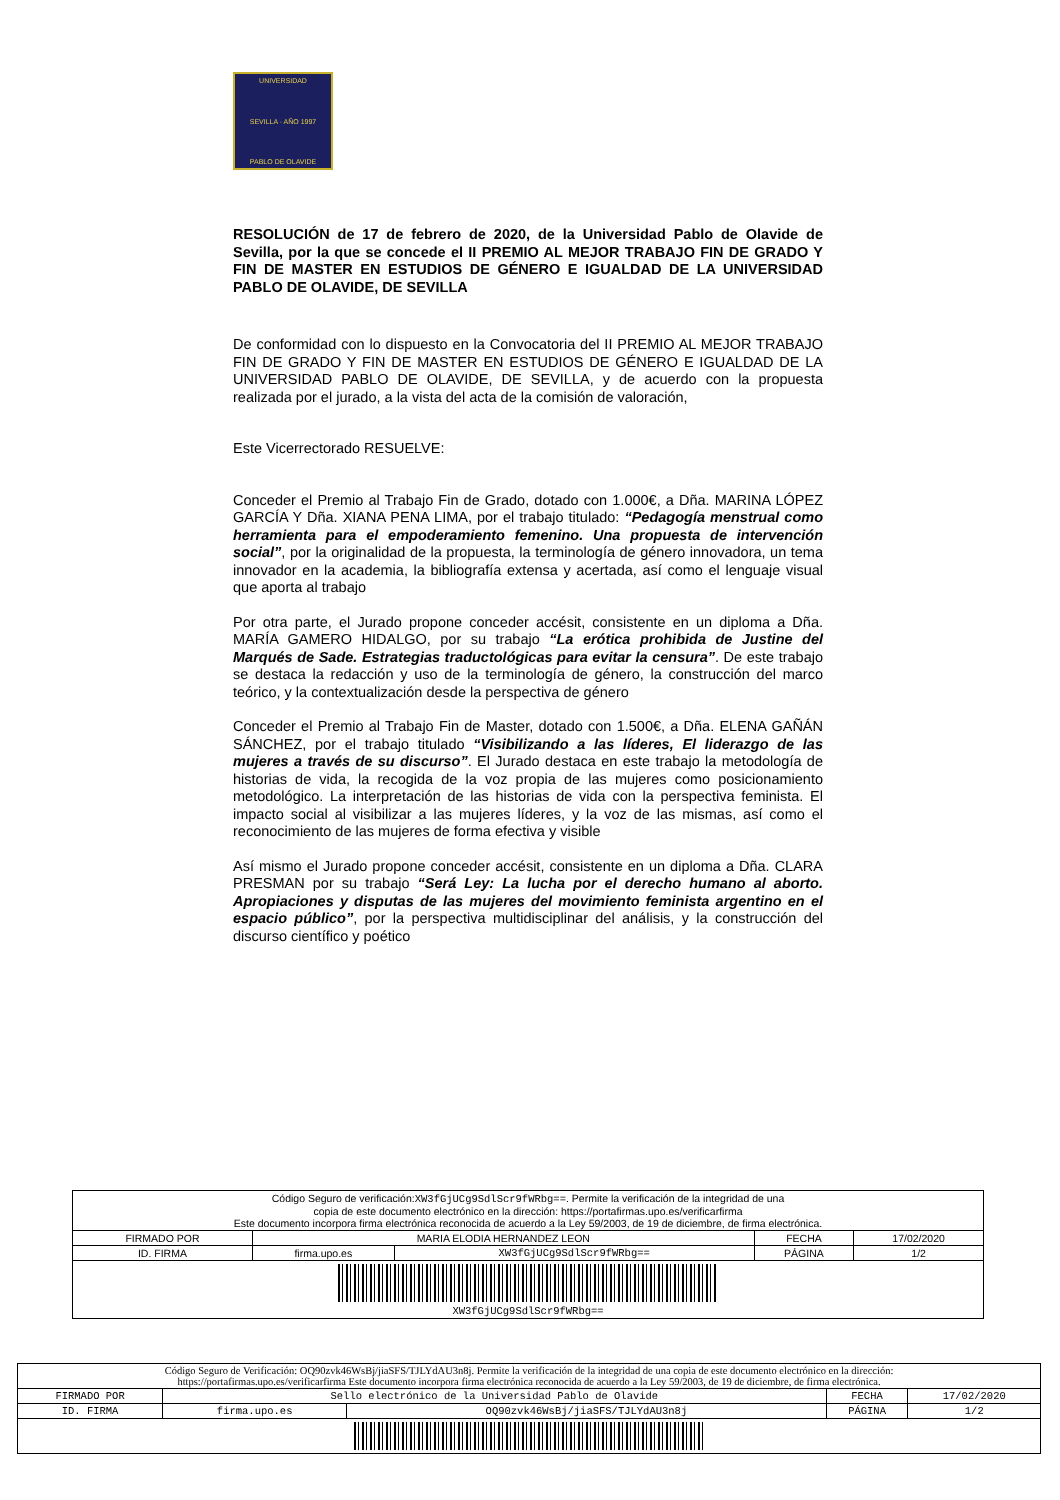UNIVERSIDAD
SEVILLA · AÑO 1997
PABLO DE OLAVIDE
RESOLUCIÓN de 17 de febrero de 2020, de la Universidad Pablo de Olavide de Sevilla, por la que se concede el II PREMIO AL MEJOR TRABAJO FIN DE GRADO Y FIN DE MASTER EN ESTUDIOS DE GÉNERO E IGUALDAD DE LA UNIVERSIDAD PABLO DE OLAVIDE, DE SEVILLA
De conformidad con lo dispuesto en la Convocatoria del II PREMIO AL MEJOR TRABAJO FIN DE GRADO Y FIN DE MASTER EN ESTUDIOS DE GÉNERO E IGUALDAD DE LA UNIVERSIDAD PABLO DE OLAVIDE, DE SEVILLA, y de acuerdo con la propuesta realizada por el jurado, a la vista del acta de la comisión de valoración,
Este Vicerrectorado RESUELVE:
Conceder el Premio al Trabajo Fin de Grado, dotado con 1.000€, a Dña. MARINA LÓPEZ GARCÍA Y Dña. XIANA PENA LIMA, por el trabajo titulado: “Pedagogía menstrual como herramienta para el empoderamiento femenino. Una propuesta de intervención social”, por la originalidad de la propuesta, la terminología de género innovadora, un tema innovador en la academia, la bibliografía extensa y acertada, así como el lenguaje visual que aporta al trabajo
Por otra parte, el Jurado propone conceder accésit, consistente en un diploma a Dña. MARÍA GAMERO HIDALGO, por su trabajo “La erótica prohibida de Justine del Marqués de Sade. Estrategias traductológicas para evitar la censura”. De este trabajo se destaca la redacción y uso de la terminología de género, la construcción del marco teórico, y la contextualización desde la perspectiva de género
Conceder el Premio al Trabajo Fin de Master, dotado con 1.500€, a Dña. ELENA GAÑÁN SÁNCHEZ, por el trabajo titulado “Visibilizando a las líderes, El liderazgo de las mujeres a través de su discurso”. El Jurado destaca en este trabajo la metodología de historias de vida, la recogida de la voz propia de las mujeres como posicionamiento metodológico. La interpretación de las historias de vida con la perspectiva feminista. El impacto social al visibilizar a las mujeres líderes, y la voz de las mismas, así como el reconocimiento de las mujeres de forma efectiva y visible
Así mismo el Jurado propone conceder accésit, consistente en un diploma a Dña. CLARA PRESMAN por su trabajo “Será Ley: La lucha por el derecho humano al aborto. Apropiaciones y disputas de las mujeres del movimiento feminista argentino en el espacio público”, por la perspectiva multidisciplinar del análisis, y la construcción del discurso científico y poético
| Código Seguro de verificación: XW3fGjUCg9SdlScr9fWRbg== . Permite la verificación de la integridad de una copia de este documento electrónico en la dirección: https://portafirmas.upo.es/verificarfirma Este documento incorpora firma electrónica reconocida de acuerdo a la Ley 59/2003, de 19 de diciembre, de firma electrónica. | | | | |
| FIRMADO POR | MARIA ELODIA HERNANDEZ LEON | | FECHA | 17/02/2020 |
| ID. FIRMA | firma.upo.es | XW3fGjUCg9SdlScr9fWRbg== | PÁGINA | 1/2 |
| XW3fGjUCg9SdlScr9fWRbg== | | | | |
| Código Seguro de Verificación: OQ90zvk46WsBj/jiaSFS/TJLYdAU3n8j. Permite la verificación de la integridad de una copia de este documento electrónico en la dirección: https://portafirmas.upo.es/verificarfirma Este documento incorpora firma electrónica reconocida de acuerdo a la Ley 59/2003, de 19 de diciembre, de firma electrónica. | | | | |
| FIRMADO POR | Sello electrónico de la Universidad Pablo de Olavide | | FECHA | 17/02/2020 |
| ID. FIRMA | firma.upo.es | OQ90zvk46WsBj/jiaSFS/TJLYdAU3n8j | PÁGINA | 1/2 |